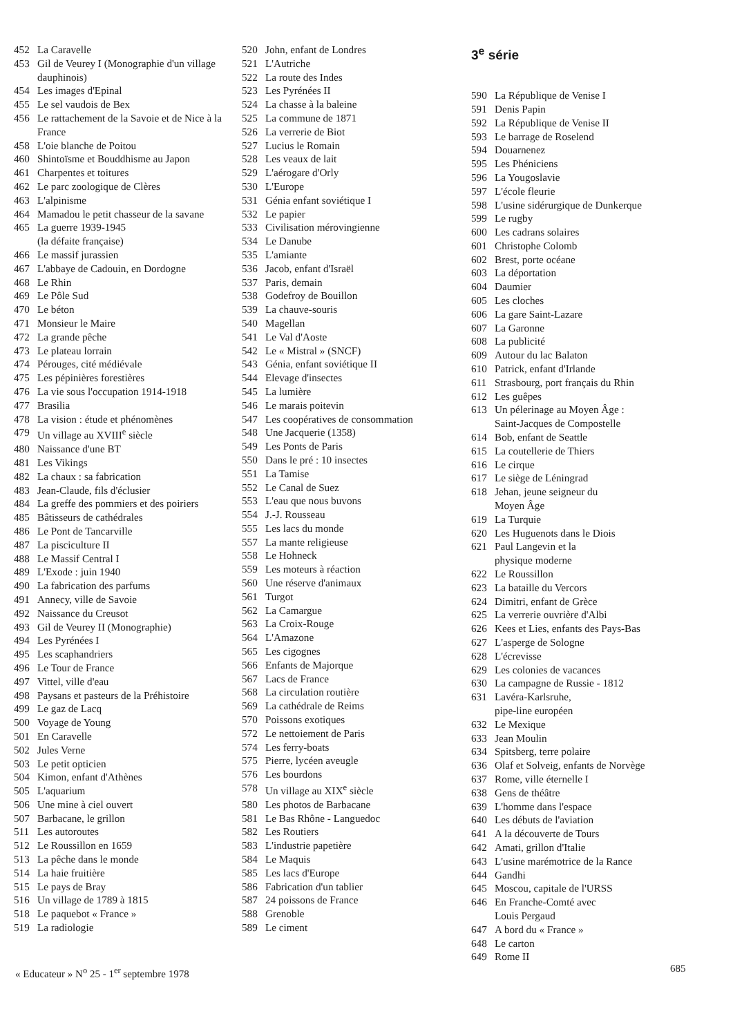452 La Caravelle
453 Gil de Veurey I (Monographie d'un village dauphinois)
454 Les images d'Epinal
455 Le sel vaudois de Bex
456 Le rattachement de la Savoie et de Nice à la France
458 L'oie blanche de Poitou
460 Shintoïsme et Bouddhisme au Japon
461 Charpentes et toitures
462 Le parc zoologique de Clères
463 L'alpinisme
464 Mamadou le petit chasseur de la savane
465 La guerre 1939-1945
(la défaite française)
466 Le massif jurassien
467 L'abbaye de Cadouin, en Dordogne
468 Le Rhin
469 Le Pôle Sud
470 Le béton
471 Monsieur le Maire
472 La grande pêche
473 Le plateau lorrain
474 Pérouges, cité médiévale
475 Les pépinières forestières
476 La vie sous l'occupation 1914-1918
477 Brasilia
478 La vision : étude et phénomènes
479 Un village au XVIII<sup>e</sup> siècle
480 Naissance d'une BT
481 Les Vikings
482 La chaux : sa fabrication
483 Jean-Claude, fils d'éclusier
484 La greffe des pommiers et des poiriers
485 Bâtisseurs de cathédrales
486 Le Pont de Tancarville
487 La pisciculture II
488 Le Massif Central I
489 L'Exode : juin 1940
490 La fabrication des parfums
491 Annecy, ville de Savoie
492 Naissance du Creusot
493 Gil de Veurey II (Monographie)
494 Les Pyrénées I
495 Les scaphandriers
496 Le Tour de France
497 Vittel, ville d'eau
498 Paysans et pasteurs de la Préhistoire
499 Le gaz de Lacq
500 Voyage de Young
501 En Caravelle
502 Jules Verne
503 Le petit opticien
504 Kimon, enfant d'Athènes
505 L'aquarium
506 Une mine à ciel ouvert
507 Barbacane, le grillon
511 Les autoroutes
512 Le Roussillon en 1659
513 La pêche dans le monde
514 La haie fruitière
515 Le pays de Bray
516 Un village de 1789 à 1815
518 Le paquebot « France »
519 La radiologie
520 John, enfant de Londres
521 L'Autriche
522 La route des Indes
523 Les Pyrénées II
524 La chasse à la baleine
525 La commune de 1871
526 La verrerie de Biot
527 Lucius le Romain
528 Les veaux de lait
529 L'aérogare d'Orly
530 L'Europe
531 Génia enfant soviétique I
532 Le papier
533 Civilisation mérovingienne
534 Le Danube
535 L'amiante
536 Jacob, enfant d'Israël
537 Paris, demain
538 Godefroy de Bouillon
539 La chauve-souris
540 Magellan
541 Le Val d'Aoste
542 Le « Mistral » (SNCF)
543 Génia, enfant soviétique II
544 Elevage d'insectes
545 La lumière
546 Le marais poitevin
547 Les coopératives de consommation
548 Une Jacquerie (1358)
549 Les Ponts de Paris
550 Dans le pré : 10 insectes
551 La Tamise
552 Le Canal de Suez
553 L'eau que nous buvons
554 J.-J. Rousseau
555 Les lacs du monde
557 La mante religieuse
558 Le Hohneck
559 Les moteurs à réaction
560 Une réserve d'animaux
561 Turgot
562 La Camargue
563 La Croix-Rouge
564 L'Amazone
565 Les cigognes
566 Enfants de Majorque
567 Lacs de France
568 La circulation routière
569 La cathédrale de Reims
570 Poissons exotiques
572 Le nettoiement de Paris
574 Les ferry-boats
575 Pierre, lycéen aveugle
576 Les bourdons
578 Un village au XIX<sup>e</sup> siècle
580 Les photos de Barbacane
581 Le Bas Rhône - Languedoc
582 Les Routiers
583 L'industrie papetière
584 Le Maquis
585 Les lacs d'Europe
586 Fabrication d'un tablier
587 24 poissons de France
588 Grenoble
589 Le ciment
3<sup>e</sup> série
590 La République de Venise I
591 Denis Papin
592 La République de Venise II
593 Le barrage de Roselend
594 Douarnenez
595 Les Phéniciens
596 La Yougoslavie
597 L'école fleurie
598 L'usine sidérurgique de Dunkerque
599 Le rugby
600 Les cadrans solaires
601 Christophe Colomb
602 Brest, porte océane
603 La déportation
604 Daumier
605 Les cloches
606 La gare Saint-Lazare
607 La Garonne
608 La publicité
609 Autour du lac Balaton
610 Patrick, enfant d'Irlande
611 Strasbourg, port français du Rhin
612 Les guêpes
613 Un pélerinage au Moyen Âge :
Saint-Jacques de Compostelle
614 Bob, enfant de Seattle
615 La coutellerie de Thiers
616 Le cirque
617 Le siège de Léningrad
618 Jehan, jeune seigneur du
Moyen Âge
619 La Turquie
620 Les Huguenots dans le Diois
621 Paul Langevin et la
physique moderne
622 Le Roussillon
623 La bataille du Vercors
624 Dimitri, enfant de Grèce
625 La verrerie ouvrière d'Albi
626 Kees et Lies, enfants des Pays-Bas
627 L'asperge de Sologne
628 L'écrevisse
629 Les colonies de vacances
630 La campagne de Russie - 1812
631 Lavéra-Karlsruhe,
pipe-line européen
632 Le Mexique
633 Jean Moulin
634 Spitsberg, terre polaire
636 Olaf et Solveig, enfants de Norvège
637 Rome, ville éternelle I
638 Gens de théâtre
639 L'homme dans l'espace
640 Les débuts de l'aviation
641 A la découverte de Tours
642 Amati, grillon d'Italie
643 L'usine marémotrice de la Rance
644 Gandhi
645 Moscou, capitale de l'URSS
646 En Franche-Comté avec
Louis Pergaud
647 A bord du « France »
648 Le carton
649 Rome II
« Educateur » N<sup>o</sup> 25 - 1<sup>er</sup> septembre 1978
685